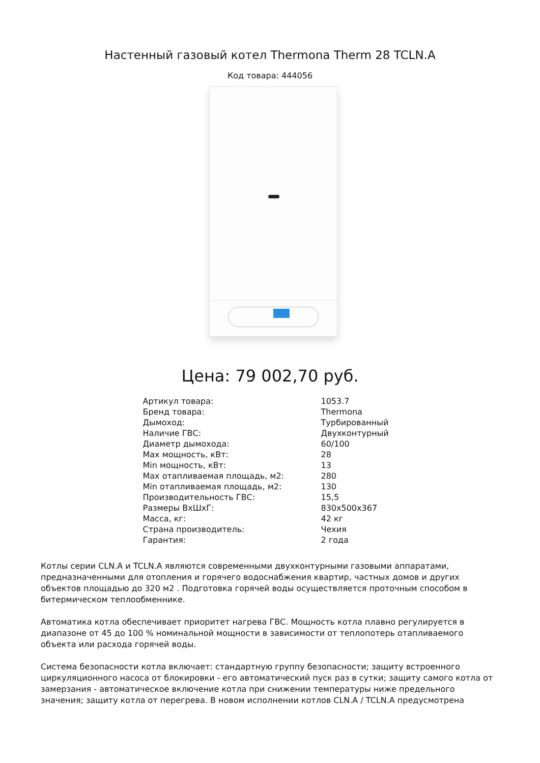Настенный газовый котел Thermona Therm 28 TCLN.A
Код товара: 444056
Цена: 79 002,70 руб.
| Артикул товара: | 1053.7 |
| Бренд товара: | Thermona |
| Дымоход: | Турбированный |
| Наличие ГВС: | Двухконтурный |
| Диаметр дымохода: | 60/100 |
| Max мощность, кВт: | 28 |
| Min мощность, кВт: | 13 |
| Max отапливаемая площадь, м2: | 280 |
| Min отапливаемая площадь, м2: | 130 |
| Производительность ГВС: | 15,5 |
| Размеры ВхШхГ: | 830x500x367 |
| Масса, кг: | 42 кг |
| Страна производитель: | Чехия |
| Гарантия: | 2 года |
Котлы серии CLN.A и TCLN.A являются современными двухконтурными газовыми аппаратами, предназначенными для отопления и горячего водоснабжения квартир, частных домов и других объектов площадью до 320 м2 . Подготовка горячей воды осуществляется проточным способом в битермическом теплообменнике.
Автоматика котла обеспечивает приоритет нагрева ГВС. Мощность котла плавно регулируется в диапазоне от 45 до 100 % номинальной мощности в зависимости от теплопотерь отапливаемого объекта или расхода горячей воды.
Система безопасности котла включает: стандартную группу безопасности; защиту встроенного циркуляционного насоса от блокировки - его автоматический пуск раз в сутки; защиту самого котла от замерзания - автоматическое включение котла при снижении температуры ниже предельного значения; защиту котла от перегрева. В новом исполнении котлов CLN.A / TCLN.A предусмотрена